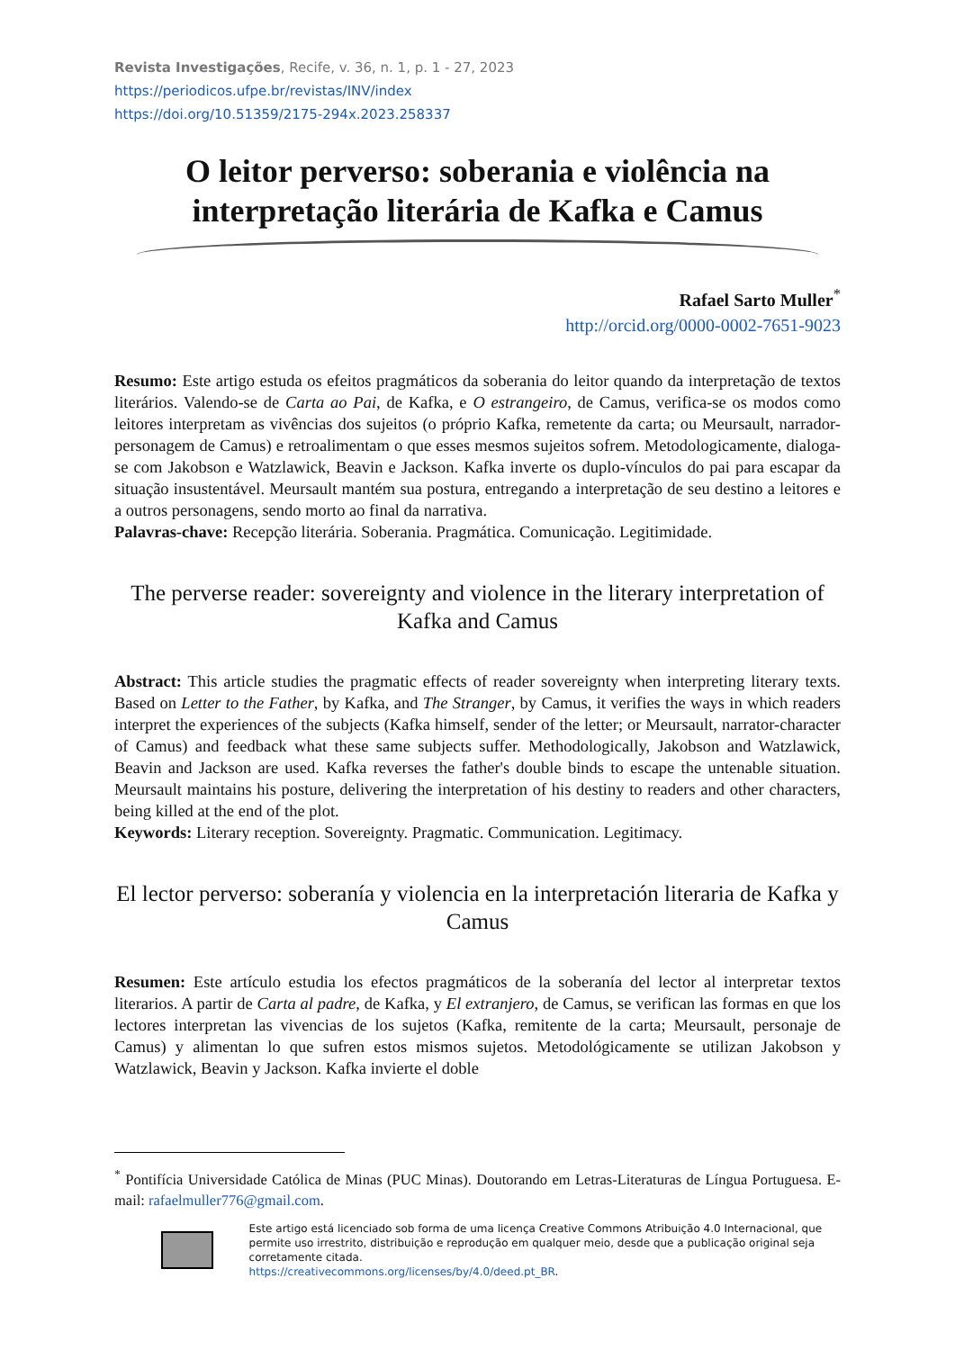Revista Investigações, Recife, v. 36, n. 1, p. 1 - 27, 2023
https://periodicos.ufpe.br/revistas/INV/index
https://doi.org/10.51359/2175-294x.2023.258337
O leitor perverso: soberania e violência na interpretação literária de Kafka e Camus
Rafael Sarto Muller<sup>*</sup>
http://orcid.org/0000-0002-7651-9023
Resumo: Este artigo estuda os efeitos pragmáticos da soberania do leitor quando da interpretação de textos literários. Valendo-se de Carta ao Pai, de Kafka, e O estrangeiro, de Camus, verifica-se os modos como leitores interpretam as vivências dos sujeitos (o próprio Kafka, remetente da carta; ou Meursault, narrador-personagem de Camus) e retroalimentam o que esses mesmos sujeitos sofrem. Metodologicamente, dialoga-se com Jakobson e Watzlawick, Beavin e Jackson. Kafka inverte os duplo-vínculos do pai para escapar da situação insustentável. Meursault mantém sua postura, entregando a interpretação de seu destino a leitores e a outros personagens, sendo morto ao final da narrativa.
Palavras-chave: Recepção literária. Soberania. Pragmática. Comunicação. Legitimidade.
The perverse reader: sovereignty and violence in the literary interpretation of Kafka and Camus
Abstract: This article studies the pragmatic effects of reader sovereignty when interpreting literary texts. Based on Letter to the Father, by Kafka, and The Stranger, by Camus, it verifies the ways in which readers interpret the experiences of the subjects (Kafka himself, sender of the letter; or Meursault, narrator-character of Camus) and feedback what these same subjects suffer. Methodologically, Jakobson and Watzlawick, Beavin and Jackson are used. Kafka reverses the father's double binds to escape the untenable situation. Meursault maintains his posture, delivering the interpretation of his destiny to readers and other characters, being killed at the end of the plot.
Keywords: Literary reception. Sovereignty. Pragmatic. Communication. Legitimacy.
El lector perverso: soberanía y violencia en la interpretación literaria de Kafka y Camus
Resumen: Este artículo estudia los efectos pragmáticos de la soberanía del lector al interpretar textos literarios. A partir de Carta al padre, de Kafka, y El extranjero, de Camus, se verifican las formas en que los lectores interpretan las vivencias de los sujetos (Kafka, remitente de la carta; Meursault, personaje de Camus) y alimentan lo que sufren estos mismos sujetos. Metodológicamente se utilizan Jakobson y Watzlawick, Beavin y Jackson. Kafka invierte el doble
<sup>*</sup> Pontifícia Universidade Católica de Minas (PUC Minas). Doutorando em Letras-Literaturas de Língua Portuguesa. E-mail: rafaelmuller776@gmail.com.
Este artigo está licenciado sob forma de uma licença Creative Commons Atribuição 4.0 Internacional, que permite uso irrestrito, distribuição e reprodução em qualquer meio, desde que a publicação original seja corretamente citada.
https://creativecommons.org/licenses/by/4.0/deed.pt_BR.